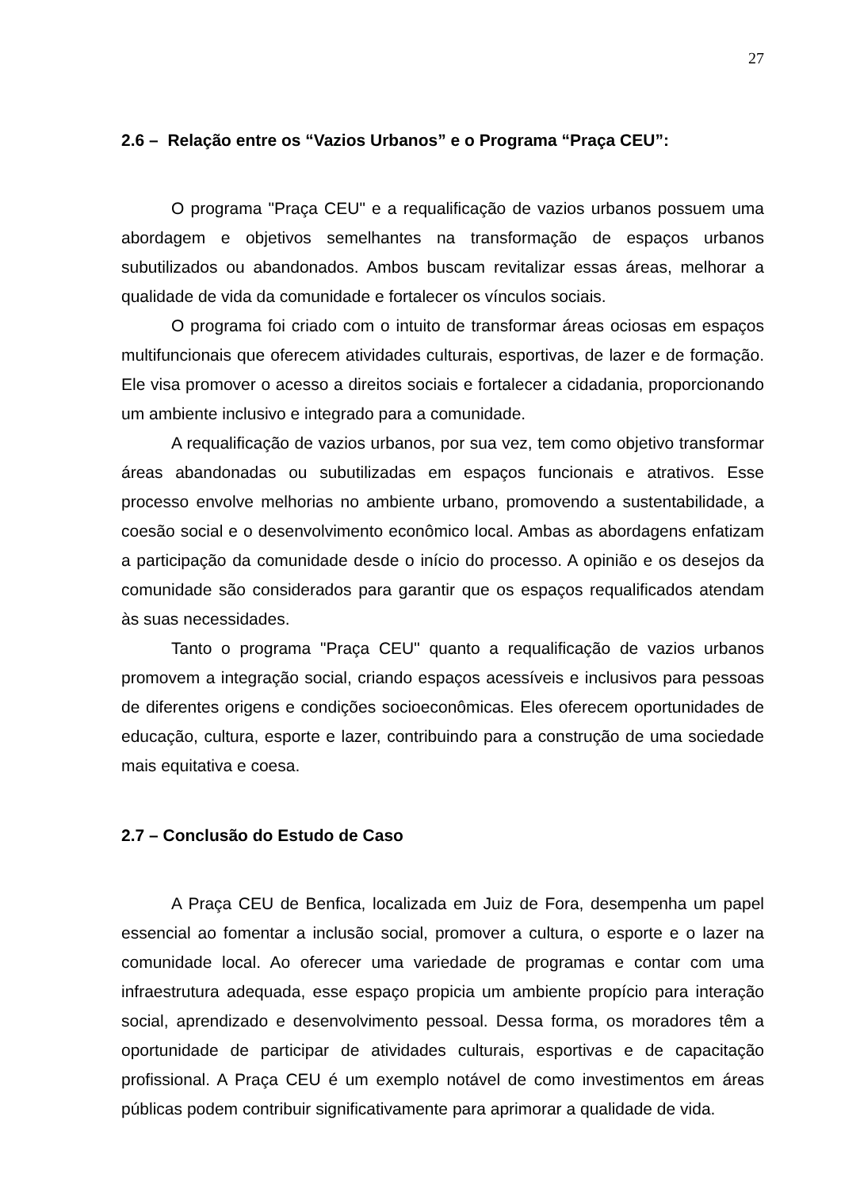27
2.6 – Relação entre os “Vazios Urbanos” e o Programa “Praça CEU”:
O programa "Praça CEU" e a requalificação de vazios urbanos possuem uma abordagem e objetivos semelhantes na transformação de espaços urbanos subutilizados ou abandonados. Ambos buscam revitalizar essas áreas, melhorar a qualidade de vida da comunidade e fortalecer os vínculos sociais.
O programa foi criado com o intuito de transformar áreas ociosas em espaços multifuncionais que oferecem atividades culturais, esportivas, de lazer e de formação. Ele visa promover o acesso a direitos sociais e fortalecer a cidadania, proporcionando um ambiente inclusivo e integrado para a comunidade.
A requalificação de vazios urbanos, por sua vez, tem como objetivo transformar áreas abandonadas ou subutilizadas em espaços funcionais e atrativos. Esse processo envolve melhorias no ambiente urbano, promovendo a sustentabilidade, a coesão social e o desenvolvimento econômico local. Ambas as abordagens enfatizam a participação da comunidade desde o início do processo. A opinião e os desejos da comunidade são considerados para garantir que os espaços requalificados atendam às suas necessidades.
Tanto o programa "Praça CEU" quanto a requalificação de vazios urbanos promovem a integração social, criando espaços acessíveis e inclusivos para pessoas de diferentes origens e condições socioeconômicas. Eles oferecem oportunidades de educação, cultura, esporte e lazer, contribuindo para a construção de uma sociedade mais equitativa e coesa.
2.7 – Conclusão do Estudo de Caso
A Praça CEU de Benfica, localizada em Juiz de Fora, desempenha um papel essencial ao fomentar a inclusão social, promover a cultura, o esporte e o lazer na comunidade local. Ao oferecer uma variedade de programas e contar com uma infraestrutura adequada, esse espaço propicia um ambiente propício para interação social, aprendizado e desenvolvimento pessoal. Dessa forma, os moradores têm a oportunidade de participar de atividades culturais, esportivas e de capacitação profissional. A Praça CEU é um exemplo notável de como investimentos em áreas públicas podem contribuir significativamente para aprimorar a qualidade de vida.